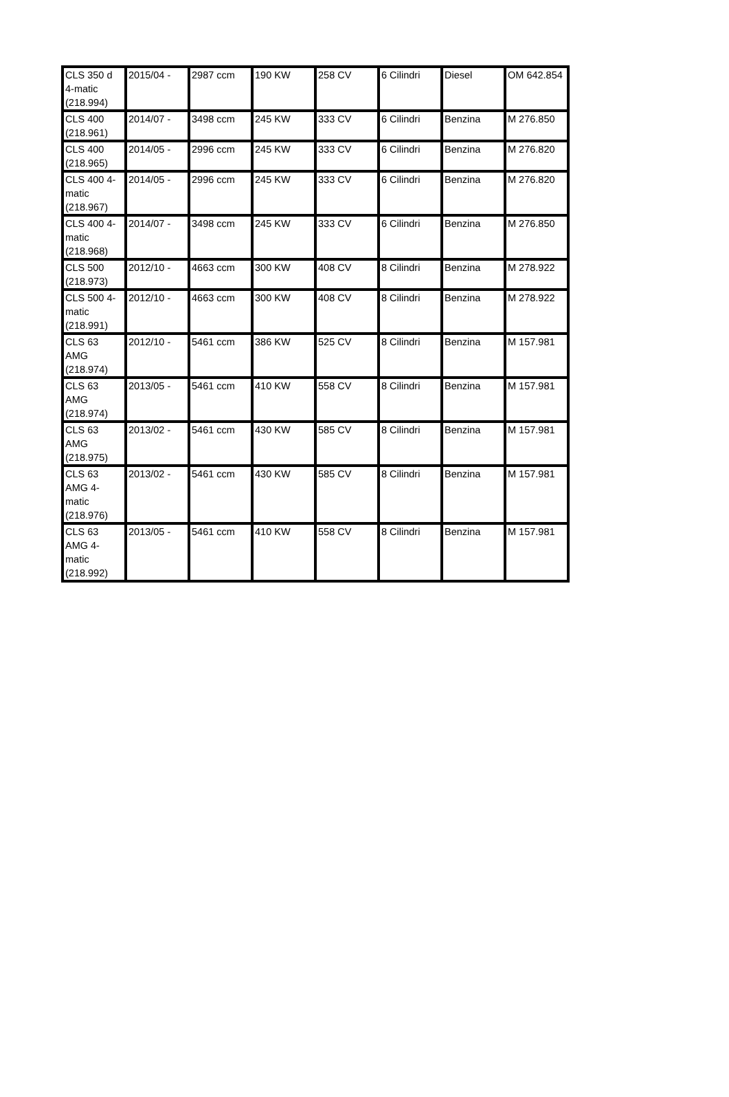| CLS 350 d 4-matic (218.994) | 2015/04 - | 2987 ccm | 190 KW | 258 CV | 6 Cilindri | Diesel | OM 642.854 |
| CLS 400 (218.961) | 2014/07 - | 3498 ccm | 245 KW | 333 CV | 6 Cilindri | Benzina | M 276.850 |
| CLS 400 (218.965) | 2014/05 - | 2996 ccm | 245 KW | 333 CV | 6 Cilindri | Benzina | M 276.820 |
| CLS 400 4-matic (218.967) | 2014/05 - | 2996 ccm | 245 KW | 333 CV | 6 Cilindri | Benzina | M 276.820 |
| CLS 400 4-matic (218.968) | 2014/07 - | 3498 ccm | 245 KW | 333 CV | 6 Cilindri | Benzina | M 276.850 |
| CLS 500 (218.973) | 2012/10 - | 4663 ccm | 300 KW | 408 CV | 8 Cilindri | Benzina | M 278.922 |
| CLS 500 4-matic (218.991) | 2012/10 - | 4663 ccm | 300 KW | 408 CV | 8 Cilindri | Benzina | M 278.922 |
| CLS 63 AMG (218.974) | 2012/10 - | 5461 ccm | 386 KW | 525 CV | 8 Cilindri | Benzina | M 157.981 |
| CLS 63 AMG (218.974) | 2013/05 - | 5461 ccm | 410 KW | 558 CV | 8 Cilindri | Benzina | M 157.981 |
| CLS 63 AMG (218.975) | 2013/02 - | 5461 ccm | 430 KW | 585 CV | 8 Cilindri | Benzina | M 157.981 |
| CLS 63 AMG 4-matic (218.976) | 2013/02 - | 5461 ccm | 430 KW | 585 CV | 8 Cilindri | Benzina | M 157.981 |
| CLS 63 AMG 4-matic (218.992) | 2013/05 - | 5461 ccm | 410 KW | 558 CV | 8 Cilindri | Benzina | M 157.981 |